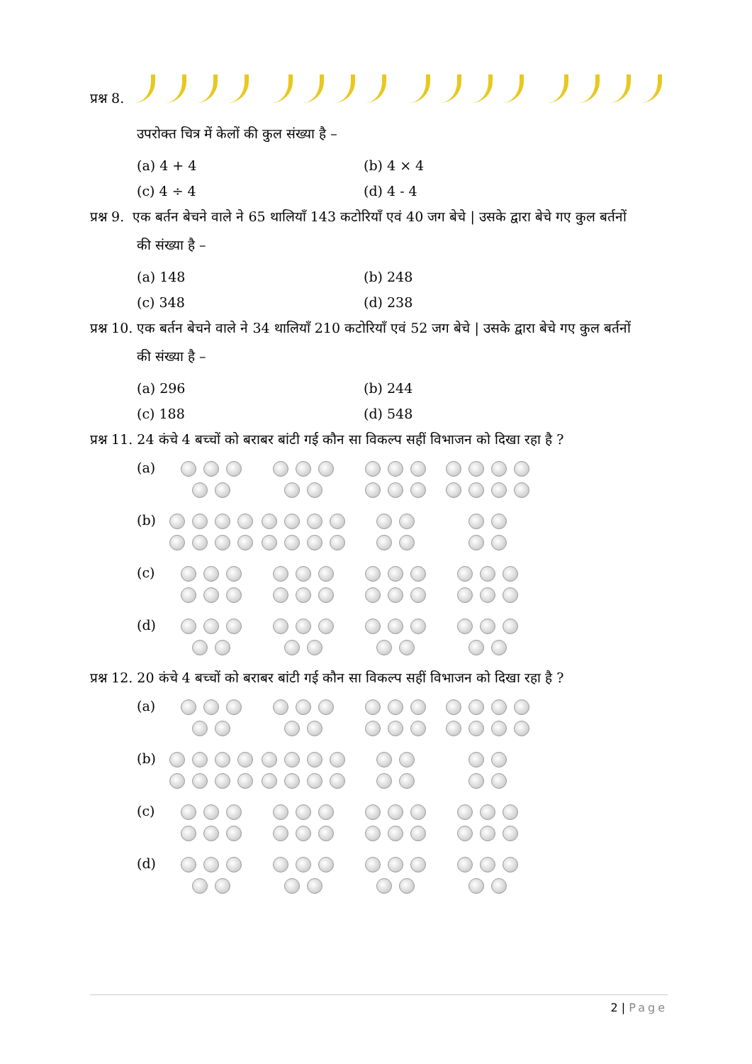प्रश्न 8.
उपरोक्त चित्र में केलों की कुल संख्या है –
(a) 4 + 4 (b) 4 × 4
(c) 4 ÷ 4 (d) 4 - 4
प्रश्न 9. एक बर्तन बेचने वाले ने 65 थालियाँ 143 कटोरियाँ एवं 40 जग बेचे | उसके द्वारा बेचे गए कुल बर्तनों
की संख्या है –
(a) 148 (b) 248
(c) 348 (d) 238
प्रश्न 10. एक बर्तन बेचने वाले ने 34 थालियाँ 210 कटोरियाँ एवं 52 जग बेचे | उसके द्वारा बेचे गए कुल बर्तनों
की संख्या है –
(a) 296 (b) 244
(c) 188 (d) 548
प्रश्न 11. 24 कंचे 4 बच्चों को बराबर बांटी गई कौन सा विकल्प सहीं विभाजन को दिखा रहा है ?
(a)
(b)
(c)
(d)
प्रश्न 12. 20 कंचे 4 बच्चों को बराबर बांटी गई कौन सा विकल्प सहीं विभाजन को दिखा रहा है ?
(a)
(b)
(c)
(d)
2 | Page